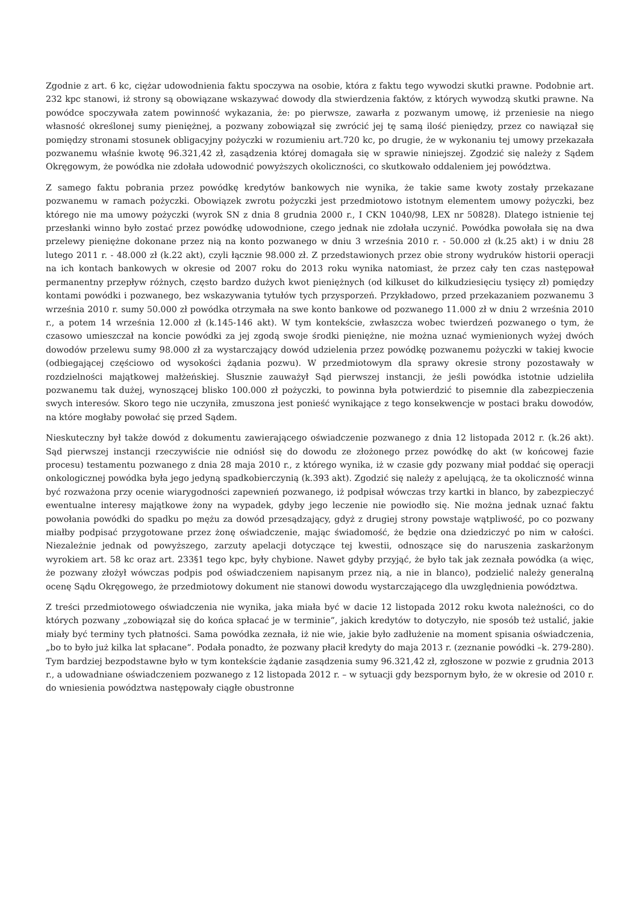Zgodnie z art. 6 kc, ciężar udowodnienia faktu spoczywa na osobie, która z faktu tego wywodzi skutki prawne. Podobnie art. 232 kpc stanowi, iż strony są obowiązane wskazywać dowody dla stwierdzenia faktów, z których wywodzą skutki prawne. Na powódce spoczywała zatem powinność wykazania, że: po pierwsze, zawarła z pozwanym umowę, iż przeniesie na niego własność określonej sumy pieniężnej, a pozwany zobowiązał się zwrócić jej tę samą ilość pieniędzy, przez co nawiązał się pomiędzy stronami stosunek obligacyjny pożyczki w rozumieniu art.720 kc, po drugie, że w wykonaniu tej umowy przekazała pozwanemu właśnie kwotę 96.321,42 zł, zasądzenia której domagała się w sprawie niniejszej. Zgodzić się należy z Sądem Okręgowym, że powódka nie zdołała udowodnić powyższych okoliczności, co skutkowało oddaleniem jej powództwa.
Z samego faktu pobrania przez powódkę kredytów bankowych nie wynika, że takie same kwoty zostały przekazane pozwanemu w ramach pożyczki. Obowiązek zwrotu pożyczki jest przedmiotowo istotnym elementem umowy pożyczki, bez którego nie ma umowy pożyczki (wyrok SN z dnia 8 grudnia 2000 r., I CKN 1040/98, LEX nr 50828). Dlatego istnienie tej przesłanki winno było zostać przez powódkę udowodnione, czego jednak nie zdołała uczynić. Powódka powołała się na dwa przelewy pieniężne dokonane przez nią na konto pozwanego w dniu 3 września 2010 r. - 50.000 zł (k.25 akt) i w dniu 28 lutego 2011 r. - 48.000 zł (k.22 akt), czyli łącznie 98.000 zł. Z przedstawionych przez obie strony wydruków historii operacji na ich kontach bankowych w okresie od 2007 roku do 2013 roku wynika natomiast, że przez cały ten czas następował permanentny przepływ różnych, często bardzo dużych kwot pieniężnych (od kilkuset do kilkudziesięciu tysięcy zł) pomiędzy kontami powódki i pozwanego, bez wskazywania tytułów tych przysporzeń. Przykładowo, przed przekazaniem pozwanemu 3 września 2010 r. sumy 50.000 zł powódka otrzymała na swe konto bankowe od pozwanego 11.000 zł w dniu 2 września 2010 r., a potem 14 września 12.000 zł (k.145-146 akt). W tym kontekście, zwłaszcza wobec twierdzeń pozwanego o tym, że czasowo umieszczał na koncie powódki za jej zgodą swoje środki pieniężne, nie można uznać wymienionych wyżej dwóch dowodów przelewu sumy 98.000 zł za wystarczający dowód udzielenia przez powódkę pozwanemu pożyczki w takiej kwocie (odbiegającej częściowo od wysokości żądania pozwu). W przedmiotowym dla sprawy okresie strony pozostawały w rozdzielności majątkowej małżeńskiej. Słusznie zauważył Sąd pierwszej instancji, że jeśli powódka istotnie udzieliła pozwanemu tak dużej, wynoszącej blisko 100.000 zł pożyczki, to powinna była potwierdzić to pisemnie dla zabezpieczenia swych interesów. Skoro tego nie uczyniła, zmuszona jest ponieść wynikające z tego konsekwencje w postaci braku dowodów, na które mogłaby powołać się przed Sądem.
Nieskuteczny był także dowód z dokumentu zawierającego oświadczenie pozwanego z dnia 12 listopada 2012 r. (k.26 akt). Sąd pierwszej instancji rzeczywiście nie odniósł się do dowodu ze złożonego przez powódkę do akt (w końcowej fazie procesu) testamentu pozwanego z dnia 28 maja 2010 r., z którego wynika, iż w czasie gdy pozwany miał poddać się operacji onkologicznej powódka była jego jedyną spadkobierczynią (k.393 akt). Zgodzić się należy z apelującą, że ta okoliczność winna być rozważona przy ocenie wiarygodności zapewnień pozwanego, iż podpisał wówczas trzy kartki in blanco, by zabezpieczyć ewentualne interesy majątkowe żony na wypadek, gdyby jego leczenie nie powiodło się. Nie można jednak uznać faktu powołania powódki do spadku po mężu za dowód przesądzający, gdyż z drugiej strony powstaje wątpliwość, po co pozwany miałby podpisać przygotowane przez żonę oświadczenie, mając świadomość, że będzie ona dziedziczyć po nim w całości. Niezależnie jednak od powyższego, zarzuty apelacji dotyczące tej kwestii, odnoszące się do naruszenia zaskarżonym wyrokiem art. 58 kc oraz art. 233§1 tego kpc, były chybione. Nawet gdyby przyjąć, że było tak jak zeznała powódka (a więc, że pozwany złożył wówczas podpis pod oświadczeniem napisanym przez nią, a nie in blanco), podzielić należy generalną ocenę Sądu Okręgowego, że przedmiotowy dokument nie stanowi dowodu wystarczającego dla uwzględnienia powództwa.
Z treści przedmiotowego oświadczenia nie wynika, jaka miała być w dacie 12 listopada 2012 roku kwota należności, co do których pozwany „zobowiązał się do końca spłacać je w terminie”, jakich kredytów to dotyczyło, nie sposób też ustalić, jakie miały być terminy tych płatności. Sama powódka zeznała, iż nie wie, jakie było zadłużenie na moment spisania oświadczenia, „bo to było już kilka lat spłacane”. Podała ponadto, że pozwany płacił kredyty do maja 2013 r. (zeznanie powódki –k. 279-280). Tym bardziej bezpodstawne było w tym kontekście żądanie zasądzenia sumy 96.321,42 zł, zgłoszone w pozwie z grudnia 2013 r., a udowadniane oświadczeniem pozwanego z 12 listopada 2012 r. – w sytuacji gdy bezspornym było, że w okresie od 2010 r. do wniesienia powództwa następowały ciągłe obustronne